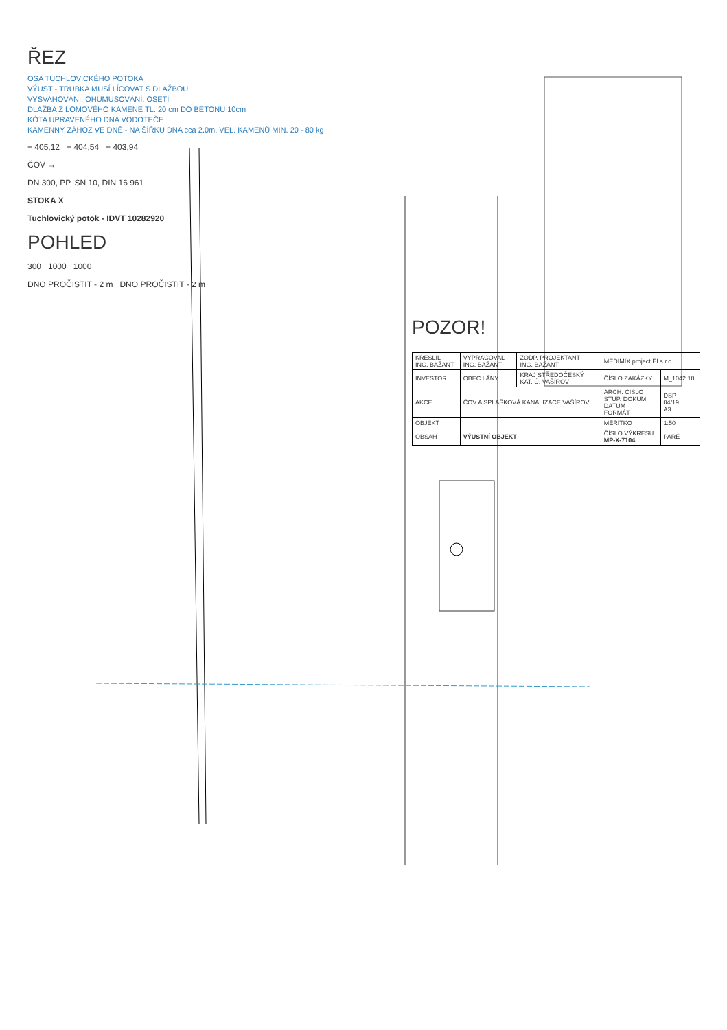ŘEZ
OSA TUCHLOVICKÉHO POTOKA
VÝUST - TRUBKA MUSÍ LÍCOVAT S DLAŽBOU
VYSVAHOVÁNÍ, OHUMUSOVÁNÍ, OSETÍ
DLAŽBA Z LOMOVÉHO KAMENE TL. 20 cm DO BETONU 10cm
KÓTA UPRAVENÉHO DNA VODOTEČE
KAMENNÝ ZÁHOZ VE DNĚ - NA ŠÍŘKU DNA cca 2.0m, VEL. KAMENŮ MIN. 20 - 80 kg
+ 405,12 + 404,54 + 403,94
ČOV →
DN 300, PP, SN 10, DIN 16 961
STOKA X
Tuchlovický potok - IDVT 10282920
POHLED
300 1000 1000
DNO PROČISTIT - 2 m DNO PROČISTIT - 2 m
POZOR!
| KRESLIL ING. BAŽANT | VYPRACOVAL ING. BAŽANT | ZODP. PROJEKTANT ING. BAŽANT | MEDIMIX project EI s.r.o. | |
| INVESTOR | OBEC LÁNY | KRAJ STŘEDOČESKÝ KAT. Ú. VAŠÍROV | ČÍSLO ZAKÁZKY | M_1042 18 |
| AKCE | ČOV A SPLAŠKOVÁ KANALIZACE VAŠÍROV | | ARCH. ČÍSLO STUP. DOKUM. DATUM FORMÁT | DSP 04/19 A3 |
| OBJEKT | | | MĚŘÍTKO | 1:50 |
| OBSAH | VÝUSTNÍ OBJEKT | | ČÍSLO VÝKRESU MP-X-7104 | PARÉ |